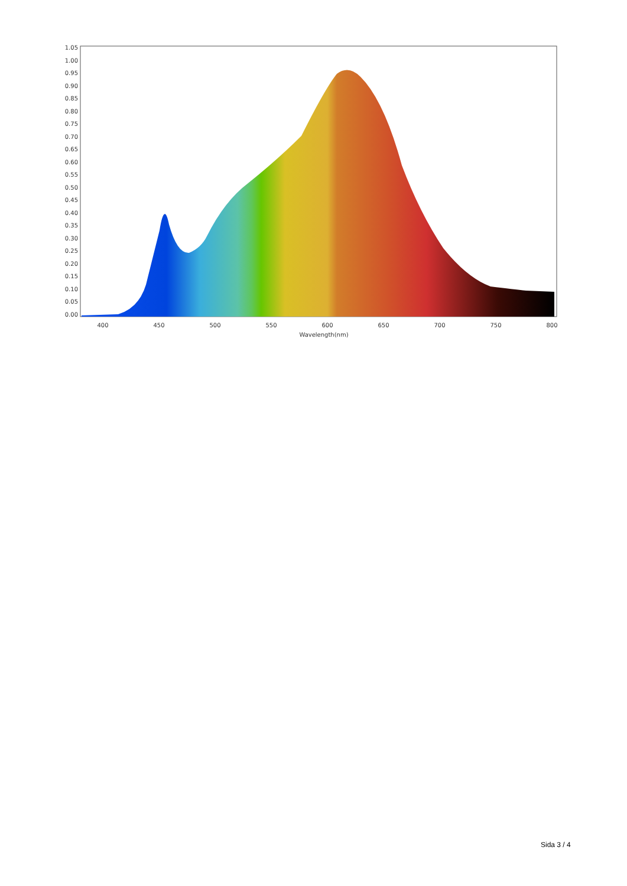1.05
1.00
0.95
0.90
0.85
0.80
0.75
0.70
0.65
0.60
0.55
0.50
0.45
0.40
0.35
0.30
0.25
0.20
0.15
0.10
0.05
0.00
400
450
500
550
600
650
700
750
800
Wavelength(nm)
Sida 3 / 4